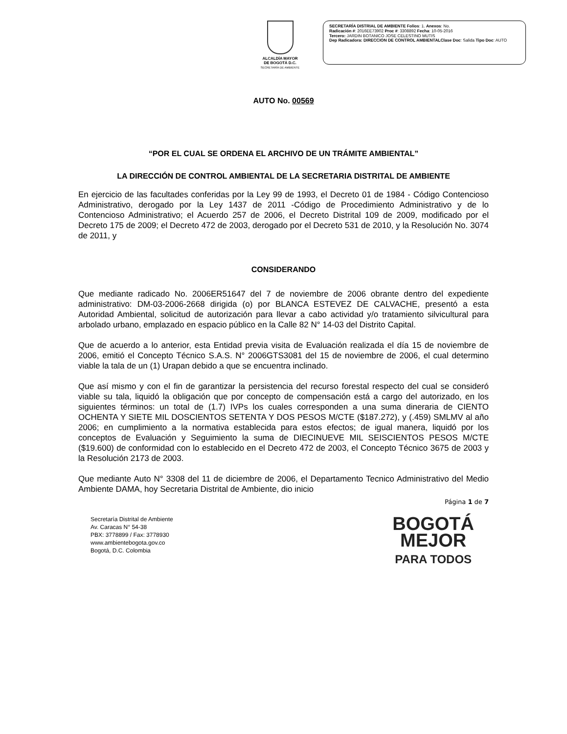ALCALDÍA MAYOR
DE BOGOTÁ D.C.
SECRETARÍA DE AMBIENTE
SECRETARÍA DISTRIAL DE AMBIENTE Folios: 1. Anexos: No.
Radicación #: 2016EE73902 Proc #: 3308892 Fecha: 10-05-2016
Tercero: JARDIN BOTANICO JOSE CELESTINO MUTIS
Dep Radicadora: DIRECCION DE CONTROL AMBIENTALClase Doc: Salida Tipo Doc: AUTO
AUTO No. 00569
“POR EL CUAL SE ORDENA EL ARCHIVO DE UN TRÁMITE AMBIENTAL”
LA DIRECCIÓN DE CONTROL AMBIENTAL DE LA SECRETARIA DISTRITAL DE AMBIENTE
En ejercicio de las facultades conferidas por la Ley 99 de 1993, el Decreto 01 de 1984 - Código Contencioso Administrativo, derogado por la Ley 1437 de 2011 -Código de Procedimiento Administrativo y de lo Contencioso Administrativo; el Acuerdo 257 de 2006, el Decreto Distrital 109 de 2009, modificado por el Decreto 175 de 2009; el Decreto 472 de 2003, derogado por el Decreto 531 de 2010, y la Resolución No. 3074 de 2011, y
CONSIDERANDO
Que mediante radicado No. 2006ER51647 del 7 de noviembre de 2006 obrante dentro del expediente administrativo: DM-03-2006-2668 dirigida (o) por BLANCA ESTEVEZ DE CALVACHE, presentó a esta Autoridad Ambiental, solicitud de autorización para llevar a cabo actividad y/o tratamiento silvicultural para arbolado urbano, emplazado en espacio público en la Calle 82 N° 14-03 del Distrito Capital.
Que de acuerdo a lo anterior, esta Entidad previa visita de Evaluación realizada el día 15 de noviembre de 2006, emitió el Concepto Técnico S.A.S. N° 2006GTS3081 del 15 de noviembre de 2006, el cual determino viable la tala de un (1) Urapan debido a que se encuentra inclinado.
Que así mismo y con el fin de garantizar la persistencia del recurso forestal respecto del cual se consideró viable su tala, liquidó la obligación que por concepto de compensación está a cargo del autorizado, en los siguientes términos: un total de (1.7) IVPs los cuales corresponden a una suma dineraria de CIENTO OCHENTA Y SIETE MIL DOSCIENTOS SETENTA Y DOS PESOS M/CTE ($187.272), y (.459) SMLMV al año 2006; en cumplimiento a la normativa establecida para estos efectos; de igual manera, liquidó por los conceptos de Evaluación y Seguimiento la suma de DIECINUEVE MIL SEISCIENTOS PESOS M/CTE ($19.600) de conformidad con lo establecido en el Decreto 472 de 2003, el Concepto Técnico 3675 de 2003 y la Resolución 2173 de 2003.
Que mediante Auto N° 3308 del 11 de diciembre de 2006, el Departamento Tecnico Administrativo del Medio Ambiente DAMA, hoy Secretaria Distrital de Ambiente, dio inicio
Página 1 de 7
Secretaría Distrital de Ambiente
Av. Caracas N° 54-38
PBX: 3778899 / Fax: 3778930
www.ambientebogota.gov.co
Bogotá, D.C. Colombia
BOGOTÁ
MEJOR
PARA TODOS